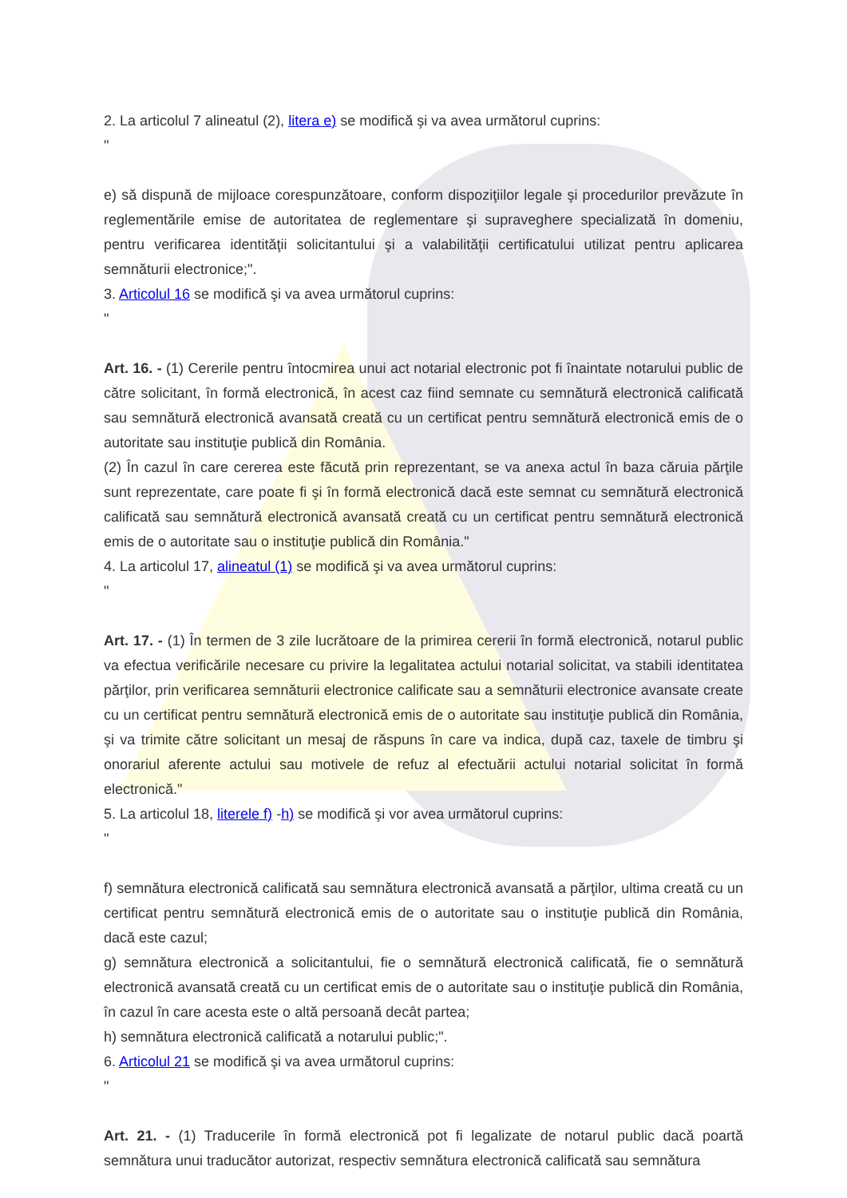2. La articolul 7 alineatul (2), litera e) se modifică şi va avea următorul cuprins:
"
e) să dispună de mijloace corespunzătoare, conform dispoziţiilor legale şi procedurilor prevăzute în reglementările emise de autoritatea de reglementare şi supraveghere specializată în domeniu, pentru verificarea identităţii solicitantului şi a valabilităţii certificatului utilizat pentru aplicarea semnăturii electronice;".
3. Articolul 16 se modifică şi va avea următorul cuprins:
"
Art. 16. - (1) Cererile pentru întocmirea unui act notarial electronic pot fi înaintate notarului public de către solicitant, în formă electronică, în acest caz fiind semnate cu semnătură electronică calificată sau semnătură electronică avansată creată cu un certificat pentru semnătură electronică emis de o autoritate sau instituţie publică din România.
(2) În cazul în care cererea este făcută prin reprezentant, se va anexa actul în baza căruia părţile sunt reprezentate, care poate fi şi în formă electronică dacă este semnat cu semnătură electronică calificată sau semnătură electronică avansată creată cu un certificat pentru semnătură electronică emis de o autoritate sau o instituţie publică din România."
4. La articolul 17, alineatul (1) se modifică şi va avea următorul cuprins:
"
Art. 17. - (1) În termen de 3 zile lucrătoare de la primirea cererii în formă electronică, notarul public va efectua verificările necesare cu privire la legalitatea actului notarial solicitat, va stabili identitatea părţilor, prin verificarea semnăturii electronice calificate sau a semnăturii electronice avansate create cu un certificat pentru semnătură electronică emis de o autoritate sau instituţie publică din România, şi va trimite către solicitant un mesaj de răspuns în care va indica, după caz, taxele de timbru şi onorariul aferente actului sau motivele de refuz al efectuării actului notarial solicitat în formă electronică."
5. La articolul 18, literele f) -h) se modifică şi vor avea următorul cuprins:
"
f) semnătura electronică calificată sau semnătura electronică avansată a părţilor, ultima creată cu un certificat pentru semnătură electronică emis de o autoritate sau o instituţie publică din România, dacă este cazul;
g) semnătura electronică a solicitantului, fie o semnătură electronică calificată, fie o semnătură electronică avansată creată cu un certificat emis de o autoritate sau o instituţie publică din România, în cazul în care acesta este o altă persoană decât partea;
h) semnătura electronică calificată a notarului public;".
6. Articolul 21 se modifică şi va avea următorul cuprins:
"
Art. 21. - (1) Traducerile în formă electronică pot fi legalizate de notarul public dacă poartă semnătura unui traducător autorizat, respectiv semnătura electronică calificată sau semnătura